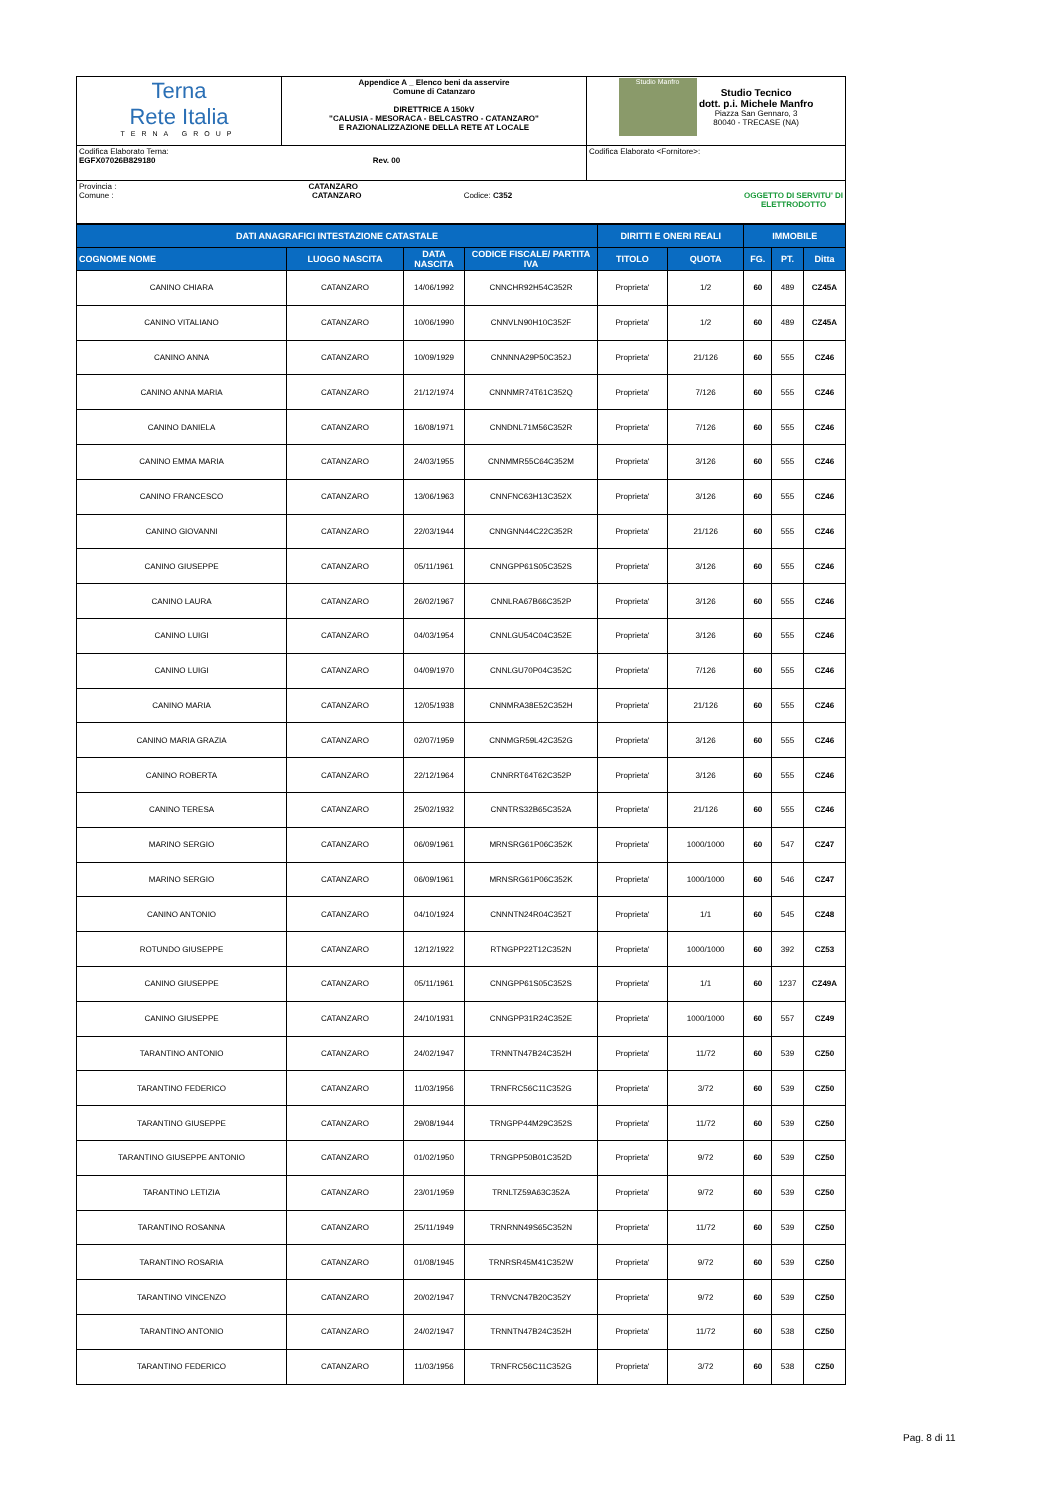| Terna Rete Italia TERNA GROUP | Appendice A _ Elenco beni da asservire Comune di Catanzaro DIRETTRICE A 150kV "CALUSIA - MESORACA - BELCASTRO - CATANZARO" E RAZIONALIZZAZIONE DELLA RETE AT LOCALE | Studio Manfro Studio Tecnico dott. p.i. Michele Manfro Piazza San Gennaro, 3 80040 - TRECASE (NA) |
| Codifica Elaborato Terna: EGFX07026B829180 Rev. 00 | | Codifica Elaborato <Fornitore>: |
| Provincia : CATANZARO Comune : CATANZARO Codice: C352 OGGETTO DI SERVITU' DI ELETTRODOTTO | | |
| DATI ANAGRAFICI INTESTAZIONE CATASTALE | | | | DIRITTI E ONERI REALI | | IMMOBILE | | |
| --- | --- | --- | --- | --- | --- | --- | --- | --- |
| COGNOME NOME | LUOGO NASCITA | DATA NASCITA | CODICE FISCALE/ PARTITA IVA | TITOLO | QUOTA | FG. | PT. | Ditta |
| CANINO CHIARA | CATANZARO | 14/06/1992 | CNNCHR92H54C352R | Proprieta' | 1/2 | 60 | 489 | CZ45A |
| CANINO VITALIANO | CATANZARO | 10/06/1990 | CNNVLN90H10C352F | Proprieta' | 1/2 | 60 | 489 | CZ45A |
| CANINO ANNA | CATANZARO | 10/09/1929 | CNNNNA29P50C352J | Proprieta' | 21/126 | 60 | 555 | CZ46 |
| CANINO ANNA MARIA | CATANZARO | 21/12/1974 | CNNNMR74T61C352Q | Proprieta' | 7/126 | 60 | 555 | CZ46 |
| CANINO DANIELA | CATANZARO | 16/08/1971 | CNNDNL71M56C352R | Proprieta' | 7/126 | 60 | 555 | CZ46 |
| CANINO EMMA MARIA | CATANZARO | 24/03/1955 | CNNMMR55C64C352M | Proprieta' | 3/126 | 60 | 555 | CZ46 |
| CANINO FRANCESCO | CATANZARO | 13/06/1963 | CNNFNC63H13C352X | Proprieta' | 3/126 | 60 | 555 | CZ46 |
| CANINO GIOVANNI | CATANZARO | 22/03/1944 | CNNGNN44C22C352R | Proprieta' | 21/126 | 60 | 555 | CZ46 |
| CANINO GIUSEPPE | CATANZARO | 05/11/1961 | CNNGPP61S05C352S | Proprieta' | 3/126 | 60 | 555 | CZ46 |
| CANINO LAURA | CATANZARO | 26/02/1967 | CNNLRA67B66C352P | Proprieta' | 3/126 | 60 | 555 | CZ46 |
| CANINO LUIGI | CATANZARO | 04/03/1954 | CNNLGU54C04C352E | Proprieta' | 3/126 | 60 | 555 | CZ46 |
| CANINO LUIGI | CATANZARO | 04/09/1970 | CNNLGU70P04C352C | Proprieta' | 7/126 | 60 | 555 | CZ46 |
| CANINO MARIA | CATANZARO | 12/05/1938 | CNNMRA38E52C352H | Proprieta' | 21/126 | 60 | 555 | CZ46 |
| CANINO MARIA GRAZIA | CATANZARO | 02/07/1959 | CNNMGR59L42C352G | Proprieta' | 3/126 | 60 | 555 | CZ46 |
| CANINO ROBERTA | CATANZARO | 22/12/1964 | CNNRRT64T62C352P | Proprieta' | 3/126 | 60 | 555 | CZ46 |
| CANINO TERESA | CATANZARO | 25/02/1932 | CNNTRS32B65C352A | Proprieta' | 21/126 | 60 | 555 | CZ46 |
| MARINO SERGIO | CATANZARO | 06/09/1961 | MRNSRG61P06C352K | Proprieta' | 1000/1000 | 60 | 547 | CZ47 |
| MARINO SERGIO | CATANZARO | 06/09/1961 | MRNSRG61P06C352K | Proprieta' | 1000/1000 | 60 | 546 | CZ47 |
| CANINO ANTONIO | CATANZARO | 04/10/1924 | CNNNTN24R04C352T | Proprieta' | 1/1 | 60 | 545 | CZ48 |
| ROTUNDO GIUSEPPE | CATANZARO | 12/12/1922 | RTNGPP22T12C352N | Proprieta' | 1000/1000 | 60 | 392 | CZ53 |
| CANINO GIUSEPPE | CATANZARO | 05/11/1961 | CNNGPP61S05C352S | Proprieta' | 1/1 | 60 | 1237 | CZ49A |
| CANINO GIUSEPPE | CATANZARO | 24/10/1931 | CNNGPP31R24C352E | Proprieta' | 1000/1000 | 60 | 557 | CZ49 |
| TARANTINO ANTONIO | CATANZARO | 24/02/1947 | TRNNTN47B24C352H | Proprieta' | 11/72 | 60 | 539 | CZ50 |
| TARANTINO FEDERICO | CATANZARO | 11/03/1956 | TRNFRC56C11C352G | Proprieta' | 3/72 | 60 | 539 | CZ50 |
| TARANTINO GIUSEPPE | CATANZARO | 29/08/1944 | TRNGPP44M29C352S | Proprieta' | 11/72 | 60 | 539 | CZ50 |
| TARANTINO GIUSEPPE ANTONIO | CATANZARO | 01/02/1950 | TRNGPP50B01C352D | Proprieta' | 9/72 | 60 | 539 | CZ50 |
| TARANTINO LETIZIA | CATANZARO | 23/01/1959 | TRNLTZ59A63C352A | Proprieta' | 9/72 | 60 | 539 | CZ50 |
| TARANTINO ROSANNA | CATANZARO | 25/11/1949 | TRNRNN49S65C352N | Proprieta' | 11/72 | 60 | 539 | CZ50 |
| TARANTINO ROSARIA | CATANZARO | 01/08/1945 | TRNRSR45M41C352W | Proprieta' | 9/72 | 60 | 539 | CZ50 |
| TARANTINO VINCENZO | CATANZARO | 20/02/1947 | TRNVCN47B20C352Y | Proprieta' | 9/72 | 60 | 539 | CZ50 |
| TARANTINO ANTONIO | CATANZARO | 24/02/1947 | TRNNTN47B24C352H | Proprieta' | 11/72 | 60 | 538 | CZ50 |
| TARANTINO FEDERICO | CATANZARO | 11/03/1956 | TRNFRC56C11C352G | Proprieta' | 3/72 | 60 | 538 | CZ50 |
Pag. 8 di 11